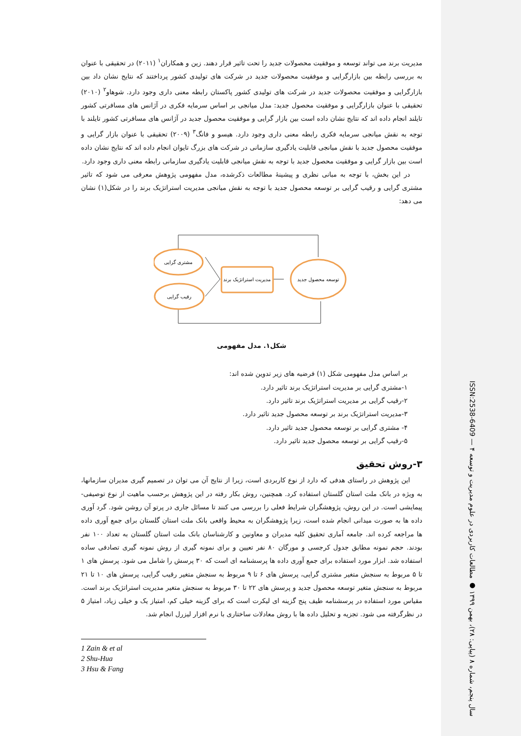مدیریت برند می تواند توسعه و موفقیت محصولات جدید را تحت تاثیر قرار دهند. زین و همکاران<sup>۱</sup> (۲۰۱۱) در تحقیقی با عنوان به بررسی رابطه بین بازارگرایی و موفقیت محصولات جدید در شرکت های تولیدی کشور پرداختند که نتایج نشان داد بین بازارگرایی و موفقیت محصولات جدید در شرکت های تولیدی کشور پاکستان رابطه معنی داری وجود دارد. شوهاو<sup>۲</sup> (۲۰۱۰) تحقیقی با عنوان بازارگرایی و موفقیت محصول جدید: مدل میانجی بر اساس سرمایه فکری در آژانس های مسافرتی کشور تایلند انجام داده اند که نتایج نشان داده است بین بازار گرایی و موفقیت محصول جدید در آژانس های مسافرتی کشور تایلند با توجه به نقش میانجی سرمایه فکری رابطه معنی داری وجود دارد. هیسو و فانگ<sup>۳</sup> (۲۰۰۹) تحقیقی با عنوان بازار گرایی و موفقیت محصول جدید با نقش میانجی قابلیت یادگیری سازمانی در شرکت های بزرگ تایوان انجام داده اند که نتایج نشان داده است بین بازار گرایی و موفقیت محصول جدید با توجه به نقش میانجی قابلیت یادگیری سازمانی رابطه معنی داری وجود دارد.
در این بخش، با توجه به مبانی نظری و پیشینهٔ مطالعات ذکرشده، مدل مفهومی پژوهش معرفی می شود که تاثیر مشتری گرایی و رقیب گرایی بر توسعه محصول جدید با توجه به نقش میانجی مدیریت استراتژیک برند را در شکل(۱) نشان می دهد:
مشتری گرایی
رقیب گرایی
مدیریت استراتژیک برند
توسعه محصول جدید
شکل۱. مدل مفهومی
بر اساس مدل مفهومی شکل (۱) فرضیه های زیر تدوین شده اند:
۱-مشتری گرایی بر مدیریت استراتژیک برند تاثیر دارد.
۲-رقیب گرایی بر مدیریت استراتژیک برند تاثیر دارد.
۳-مدیریت استراتژیک برند بر توسعه محصول جدید تاثیر دارد.
۴- مشتری گرایی بر توسعه محصول جدید تاثیر دارد.
۵-رقیب گرایی بر توسعه محصول جدید تاثیر دارد.
۳-روش تحقیق
این پژوهش در راستای هدفی که دارد از نوع کاربردی است، زیرا از نتایج آن می توان در تصمیم گیری مدیران سازمانها، به ویژه در بانک ملت استان گلستان استفاده کرد. همچنین، روش بکار رفته در این پژوهش برحسب ماهیت از نوع توصیفی-پیمایشی است. در این روش، پژوهشگران شرایط فعلی را بررسی می کنند تا مسائل جاری در پرتو آن روشن شود. گرد آوری داده ها به صورت میدانی انجام شده است، زیرا پژوهشگران به محیط واقعی بانک ملت استان گلستان برای جمع آوری داده ها مراجعه کرده اند. جامعه آماری تحقیق کلیه مدیران و معاونین و کارشناسان بانک ملت استان گلستان به تعداد ۱۰۰ نفر بودند. حجم نمونه مطابق جدول کرجسی و مورگان ۸۰ نفر تعیین و برای نمونه گیری از روش نمونه گیری تصادفی ساده استفاده شد. ابزار مورد استفاده برای جمع آوری داده ها پرسشنامه ای است که ۳۰ پرسش را شامل می شود. پرسش های ۱ تا ۵ مربوط به سنجش متغیر مشتری گرایی، پرسش های ۶ تا ۹ مربوط به سنجش متغیر رقیب گرایی، پرسش های ۱۰ تا ۲۱ مربوط به سنجش متغیر توسعه محصول جدید و پرسش های ۲۲ تا ۳۰ مربوط به سنجش متغیر مدیریت استراتژیک برند است. مقیاس مورد استفاده در پرسشنامه طیف پنج گزینه ای لیکرت است که برای گزینه خیلی کم، امتیاز یک و خیلی زیاد، امتیاز ۵ در نظرگرفته می شود. تجزیه و تحلیل داده ها با روش معادلات ساختاری با نرم افزار لیزرل انجام شد.
1 Zain & et al
2 Shu-Hua
3 Hsu & Fang
سال پنجم، شماره ۸ (پیاپی: ۲۸)، بهمن ۱۳۹۹ ● مطالعات کاربردی در علوم مدیریت و توسعه ISSN:2538-6409 — ۴